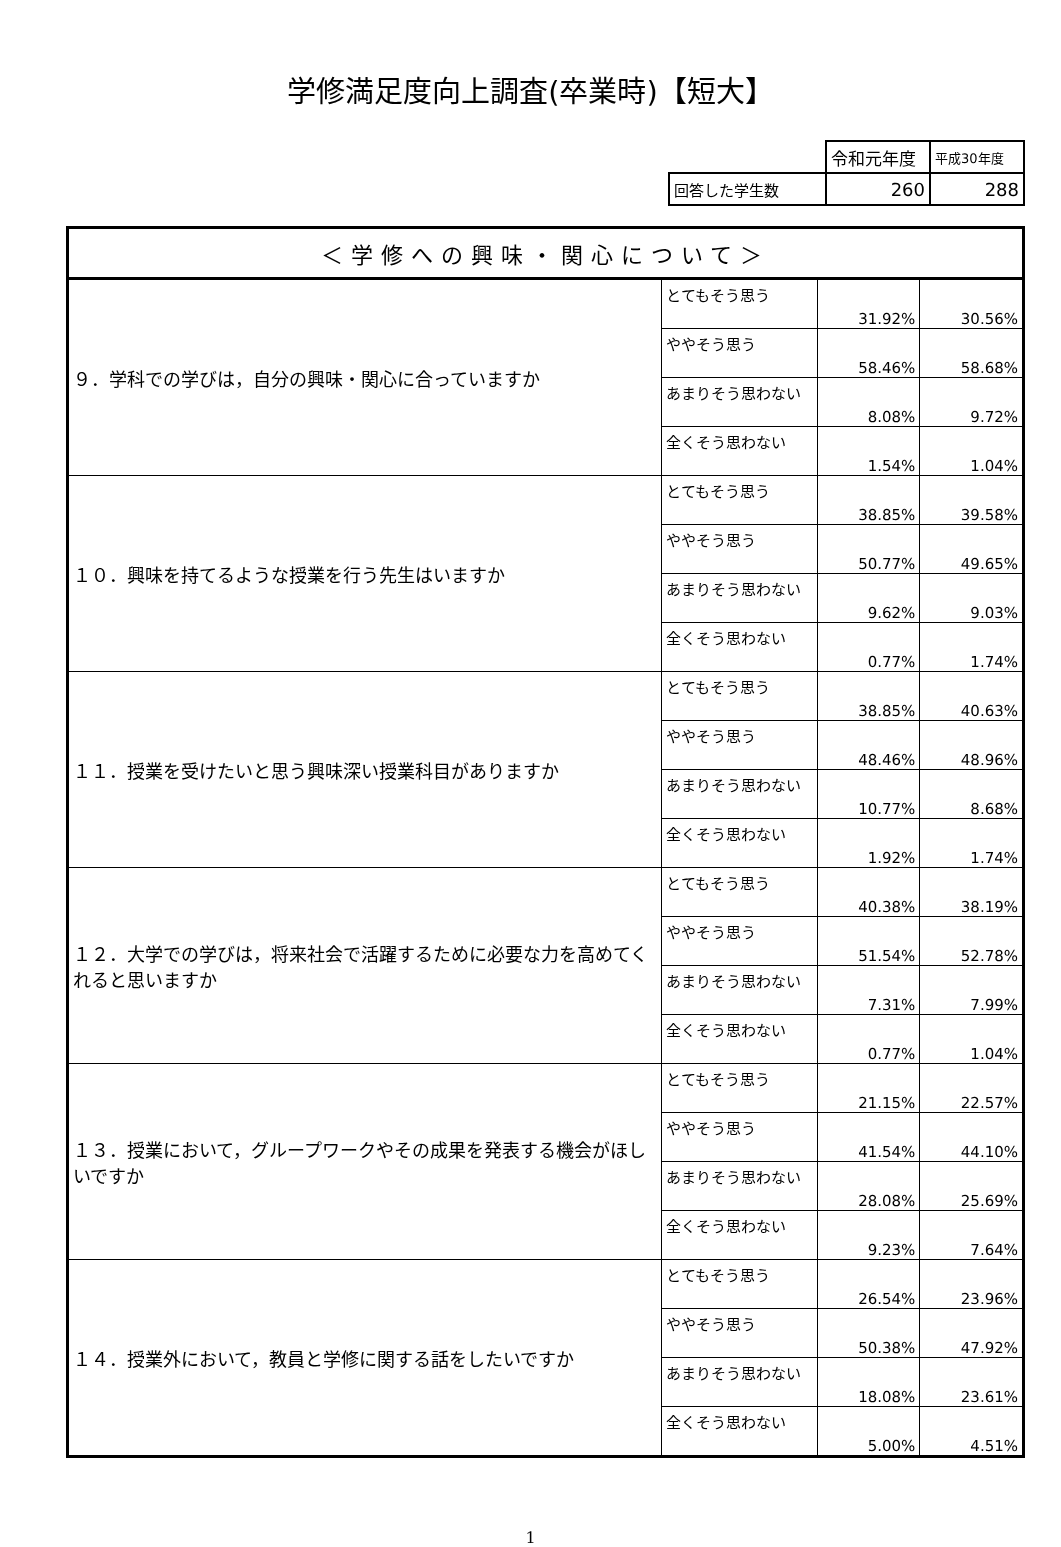学修満足度向上調査(卒業時)【短大】
| | 令和元年度 | 平成30年度 |
| 回答した学生数 | 260 | 288 |
| ＜学修への興味・関心について＞ | | | |
| ９．学科での学びは，自分の興味・関心に合っていますか | とてもそう思う | 31.92% | 30.56% |
| | ややそう思う | 58.46% | 58.68% |
| | あまりそう思わない | 8.08% | 9.72% |
| | 全くそう思わない | 1.54% | 1.04% |
| １０．興味を持てるような授業を行う先生はいますか | とてもそう思う | 38.85% | 39.58% |
| | ややそう思う | 50.77% | 49.65% |
| | あまりそう思わない | 9.62% | 9.03% |
| | 全くそう思わない | 0.77% | 1.74% |
| １１．授業を受けたいと思う興味深い授業科目がありますか | とてもそう思う | 38.85% | 40.63% |
| | ややそう思う | 48.46% | 48.96% |
| | あまりそう思わない | 10.77% | 8.68% |
| | 全くそう思わない | 1.92% | 1.74% |
| １２．大学での学びは，将来社会で活躍するために必要な力を高めてくれると思いますか | とてもそう思う | 40.38% | 38.19% |
| | ややそう思う | 51.54% | 52.78% |
| | あまりそう思わない | 7.31% | 7.99% |
| | 全くそう思わない | 0.77% | 1.04% |
| １３．授業において，グループワークやその成果を発表する機会がほしいですか | とてもそう思う | 21.15% | 22.57% |
| | ややそう思う | 41.54% | 44.10% |
| | あまりそう思わない | 28.08% | 25.69% |
| | 全くそう思わない | 9.23% | 7.64% |
| １４．授業外において，教員と学修に関する話をしたいですか | とてもそう思う | 26.54% | 23.96% |
| | ややそう思う | 50.38% | 47.92% |
| | あまりそう思わない | 18.08% | 23.61% |
| | 全くそう思わない | 5.00% | 4.51% |
1